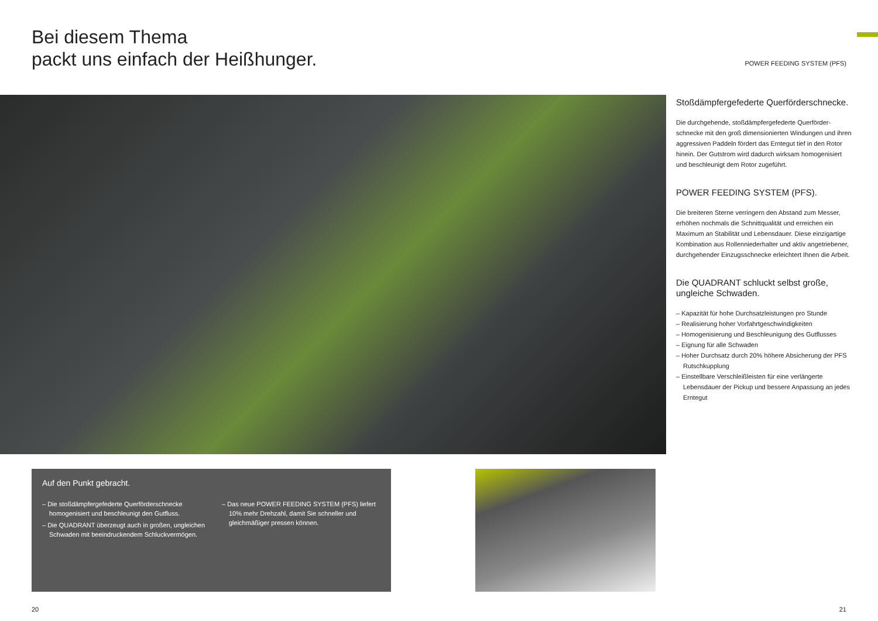Bei diesem Thema
packt uns einfach der Heißhunger.
POWER FEEDING SYSTEM (PFS)
Stoßdämpfergefederte Querförderschnecke.
Die durchgehende, stoßdämpfergefederte Querförder-schnecke mit den groß dimensionierten Windungen und ihren aggressiven Paddeln fördert das Erntegut tief in den Rotor hinein. Der Gutstrom wird dadurch wirksam homogenisiert und beschleunigt dem Rotor zugeführt.
POWER FEEDING SYSTEM (PFS).
Die breiteren Sterne verringern den Abstand zum Messer, erhöhen nochmals die Schnittqualität und erreichen ein Maximum an Stabilität und Lebensdauer. Diese einzigartige Kombination aus Rollenniederhalter und aktiv angetriebener, durchgehender Einzugsschnecke erleichtert Ihnen die Arbeit.
Die QUADRANT schluckt selbst große, ungleiche Schwaden.
– Kapazität für hohe Durchsatzleistungen pro Stunde
– Realisierung hoher Vorfahrtgeschwindigkeiten
– Homogenisierung und Beschleunigung des Gutflusses
– Eignung für alle Schwaden
– Hoher Durchsatz durch 20% höhere Absicherung der PFS Rutschkupplung
– Einstellbare Verschleißleisten für eine verlängerte Lebensdauer der Pickup und bessere Anpassung an jedes Erntegut
Auf den Punkt gebracht.
– Die stoßdämpfergefederte Querförderschnecke homogenisiert und beschleunigt den Gutfluss.
– Die QUADRANT überzeugt auch in großen, ungleichen Schwaden mit beeindruckendem Schluckvermögen.
– Das neue POWER FEEDING SYSTEM (PFS) liefert 10% mehr Drehzahl, damit Sie schneller und gleichmäßiger pressen können.
20 21